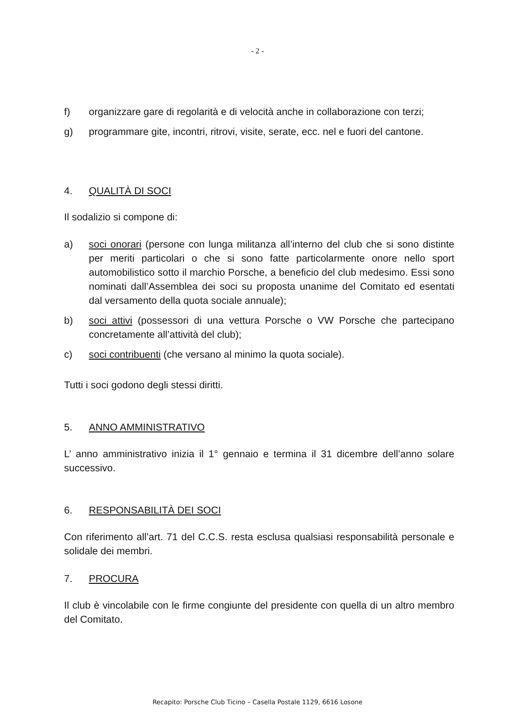- 2 -
f) organizzare gare di regolarità e di velocità anche in collaborazione con terzi;
g) programmare gite, incontri, ritrovi, visite, serate, ecc. nel e fuori del cantone.
4. QUALITÀ DI SOCI
Il sodalizio si compone di:
a) soci onorari (persone con lunga militanza all’interno del club che si sono distinte per meriti particolari o che si sono fatte particolarmente onore nello sport automobilistico sotto il marchio Porsche, a beneficio del club medesimo. Essi sono nominati dall’Assemblea dei soci su proposta unanime del Comitato ed esentati dal versamento della quota sociale annuale);
b) soci attivi (possessori di una vettura Porsche o VW Porsche che partecipano concretamente all’attività del club);
c) soci contribuenti (che versano al minimo la quota sociale).
Tutti i soci godono degli stessi diritti.
5. ANNO AMMINISTRATIVO
L’ anno amministrativo inizia il 1° gennaio e termina il 31 dicembre dell’anno solare successivo.
6. RESPONSABILITÀ DEI SOCI
Con riferimento all’art. 71 del C.C.S. resta esclusa qualsiasi responsabilità personale e solidale dei membri.
7. PROCURA
Il club è vincolabile con le firme congiunte del presidente con quella di un altro membro del Comitato.
Recapito: Porsche Club Ticino – Casella Postale 1129, 6616 Losone